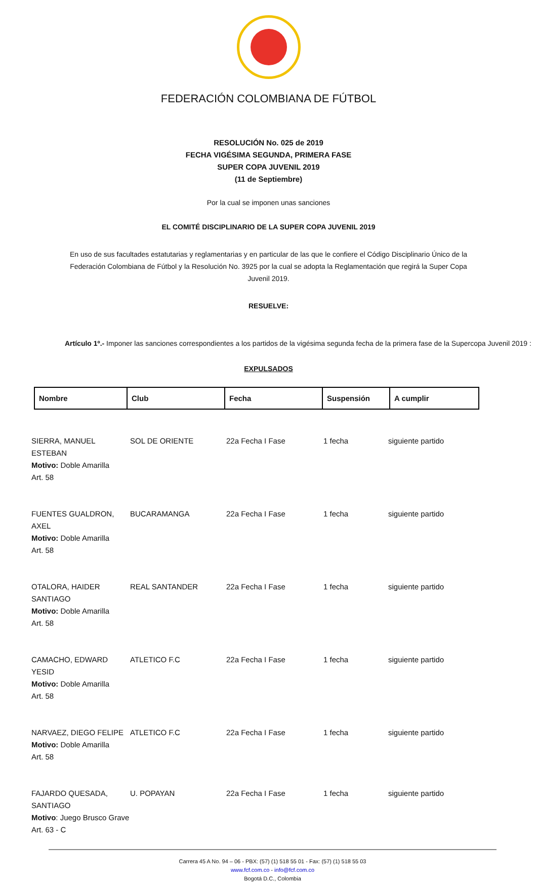FEDERACIÓN COLOMBIANA DE FÚTBOL
RESOLUCIÓN No. 025 de 2019
FECHA VIGÉSIMA SEGUNDA, PRIMERA FASE
SUPER COPA JUVENIL 2019
(11 de Septiembre)
Por la cual se imponen unas sanciones
EL COMITÉ DISCIPLINARIO DE LA SUPER COPA JUVENIL 2019
En uso de sus facultades estatutarias y reglamentarias y en particular de las que le confiere el Código Disciplinario Único de la Federación Colombiana de Fútbol y la Resolución No. 3925 por la cual se adopta la Reglamentación que regirá la Super Copa Juvenil 2019.
RESUELVE:
Artículo 1º.- Imponer las sanciones correspondientes a los partidos de la vigésima segunda fecha de la primera fase de la Supercopa Juvenil 2019 :
EXPULSADOS
| Nombre | Club | Fecha | Suspensión | A cumplir |
| --- | --- | --- | --- | --- |
| SIERRA, MANUEL ESTEBAN Motivo: Doble Amarilla Art. 58 | SOL DE ORIENTE | 22a Fecha I Fase | 1 fecha | siguiente partido |
| FUENTES GUALDRON, AXEL Motivo: Doble Amarilla Art. 58 | BUCARAMANGA | 22a Fecha I Fase | 1 fecha | siguiente partido |
| OTALORA, HAIDER SANTIAGO Motivo: Doble Amarilla Art. 58 | REAL SANTANDER | 22a Fecha I Fase | 1 fecha | siguiente partido |
| CAMACHO, EDWARD YESID Motivo: Doble Amarilla Art. 58 | ATLETICO F.C | 22a Fecha I Fase | 1 fecha | siguiente partido |
| NARVAEZ, DIEGO FELIPE Motivo: Doble Amarilla Art. 58 | ATLETICO F.C | 22a Fecha I Fase | 1 fecha | siguiente partido |
| FAJARDO QUESADA, SANTIAGO Motivo : Juego Brusco Grave Art. 63 - C | U. POPAYAN | 22a Fecha I Fase | 1 fecha | siguiente partido |
Carrera 45 A No. 94 – 06 - PBX: (57) (1) 518 55 01 - Fax: (57) (1) 518 55 03
www.fcf.com.co - info@fcf.com.co
Bogotá D.C., Colombia